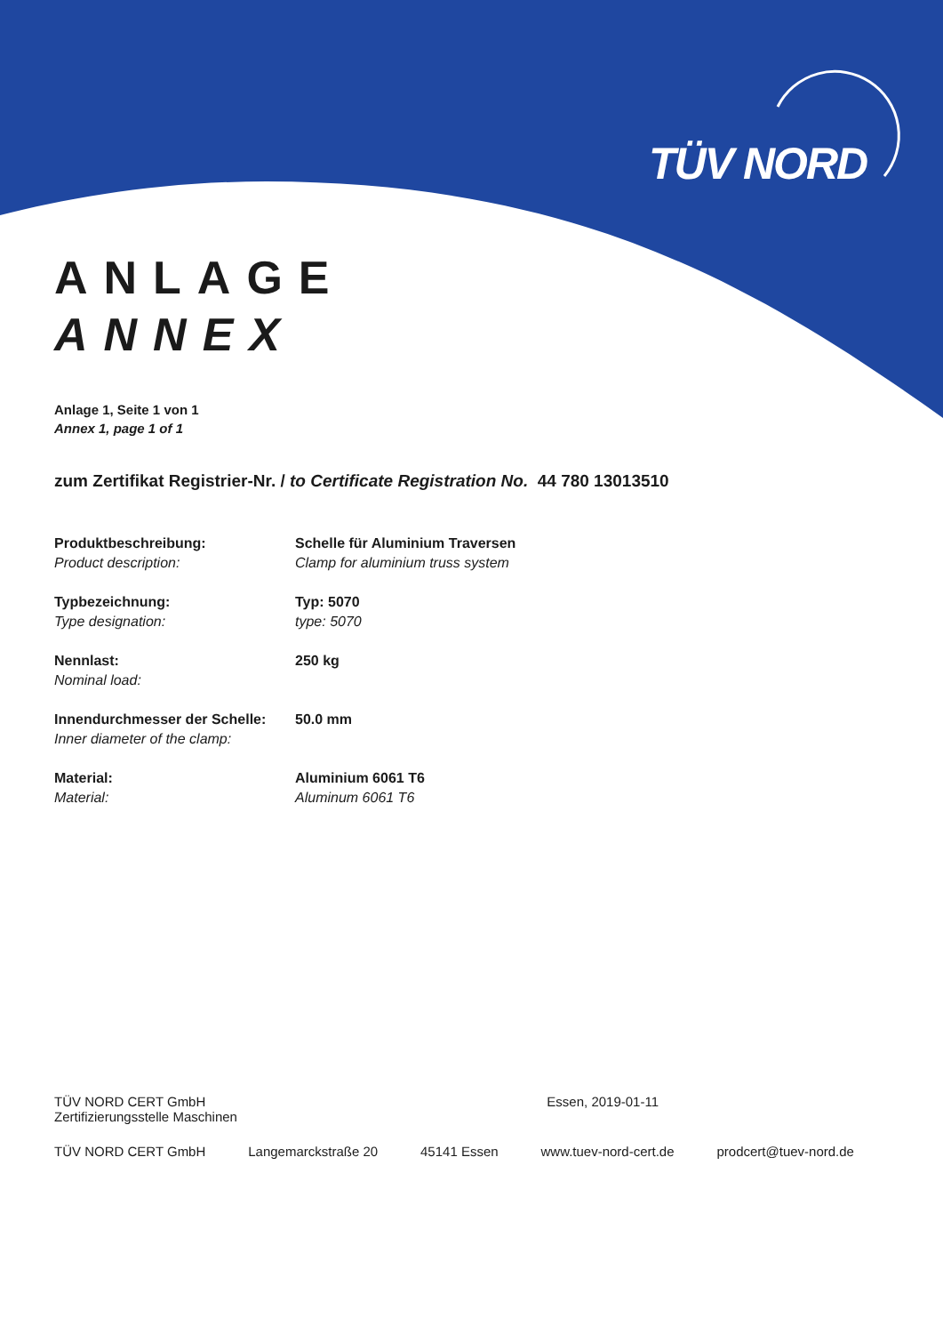TÜV NORD
ANLAGE
ANNEX
Anlage 1, Seite 1 von 1
Annex 1, page 1 of 1
zum Zertifikat Registrier-Nr. / to Certificate Registration No. 44 780 13013510
| Produktbeschreibung: Product description: | Schelle für Aluminium Traversen Clamp for aluminium truss system |
| Typbezeichnung: Type designation: | Typ: 5070 type: 5070 |
| Nennlast: Nominal load: | 250 kg |
| Innendurchmesser der Schelle: Inner diameter of the clamp: | 50.0 mm |
| Material: Material: | Aluminium 6061 T6 Aluminum 6061 T6 |
TÜV NORD CERT GmbH
Zertifizierungsstelle Maschinen
Essen, 2019-01-11
TÜV NORD CERT GmbH Langemarckstraße 20 45141 Essen www.tuev-nord-cert.de prodcert@tuev-nord.de